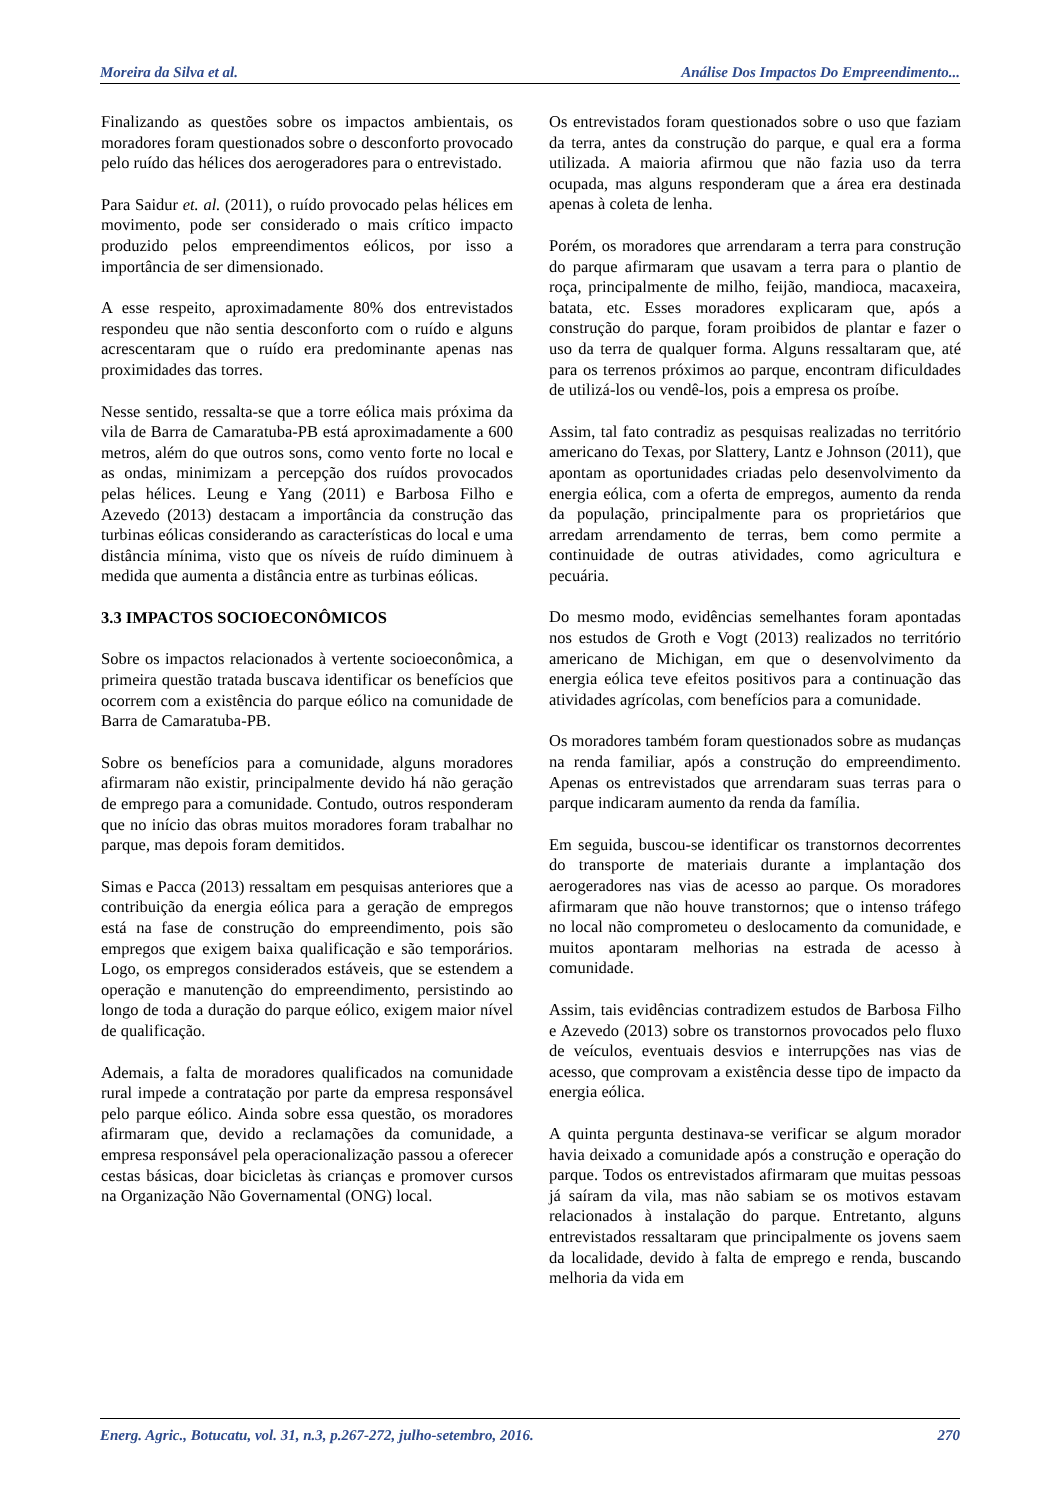Moreira da Silva et al. Análise Dos Impactos Do Empreendimento...
Finalizando as questões sobre os impactos ambientais, os moradores foram questionados sobre o desconforto provocado pelo ruído das hélices dos aerogeradores para o entrevistado.
Para Saidur et. al. (2011), o ruído provocado pelas hélices em movimento, pode ser considerado o mais crítico impacto produzido pelos empreendimentos eólicos, por isso a importância de ser dimensionado.
A esse respeito, aproximadamente 80% dos entrevistados respondeu que não sentia desconforto com o ruído e alguns acrescentaram que o ruído era predominante apenas nas proximidades das torres.
Nesse sentido, ressalta-se que a torre eólica mais próxima da vila de Barra de Camaratuba-PB está aproximadamente a 600 metros, além do que outros sons, como vento forte no local e as ondas, minimizam a percepção dos ruídos provocados pelas hélices. Leung e Yang (2011) e Barbosa Filho e Azevedo (2013) destacam a importância da construção das turbinas eólicas considerando as características do local e uma distância mínima, visto que os níveis de ruído diminuem à medida que aumenta a distância entre as turbinas eólicas.
3.3 IMPACTOS SOCIOECONÔMICOS
Sobre os impactos relacionados à vertente socioeconômica, a primeira questão tratada buscava identificar os benefícios que ocorrem com a existência do parque eólico na comunidade de Barra de Camaratuba-PB.
Sobre os benefícios para a comunidade, alguns moradores afirmaram não existir, principalmente devido há não geração de emprego para a comunidade. Contudo, outros responderam que no início das obras muitos moradores foram trabalhar no parque, mas depois foram demitidos.
Simas e Pacca (2013) ressaltam em pesquisas anteriores que a contribuição da energia eólica para a geração de empregos está na fase de construção do empreendimento, pois são empregos que exigem baixa qualificação e são temporários. Logo, os empregos considerados estáveis, que se estendem a operação e manutenção do empreendimento, persistindo ao longo de toda a duração do parque eólico, exigem maior nível de qualificação.
Ademais, a falta de moradores qualificados na comunidade rural impede a contratação por parte da empresa responsável pelo parque eólico. Ainda sobre essa questão, os moradores afirmaram que, devido a reclamações da comunidade, a empresa responsável pela operacionalização passou a oferecer cestas básicas, doar bicicletas às crianças e promover cursos na Organização Não Governamental (ONG) local.
Os entrevistados foram questionados sobre o uso que faziam da terra, antes da construção do parque, e qual era a forma utilizada. A maioria afirmou que não fazia uso da terra ocupada, mas alguns responderam que a área era destinada apenas à coleta de lenha.
Porém, os moradores que arrendaram a terra para construção do parque afirmaram que usavam a terra para o plantio de roça, principalmente de milho, feijão, mandioca, macaxeira, batata, etc. Esses moradores explicaram que, após a construção do parque, foram proibidos de plantar e fazer o uso da terra de qualquer forma. Alguns ressaltaram que, até para os terrenos próximos ao parque, encontram dificuldades de utilizá-los ou vendê-los, pois a empresa os proíbe.
Assim, tal fato contradiz as pesquisas realizadas no território americano do Texas, por Slattery, Lantz e Johnson (2011), que apontam as oportunidades criadas pelo desenvolvimento da energia eólica, com a oferta de empregos, aumento da renda da população, principalmente para os proprietários que arredam arrendamento de terras, bem como permite a continuidade de outras atividades, como agricultura e pecuária.
Do mesmo modo, evidências semelhantes foram apontadas nos estudos de Groth e Vogt (2013) realizados no território americano de Michigan, em que o desenvolvimento da energia eólica teve efeitos positivos para a continuação das atividades agrícolas, com benefícios para a comunidade.
Os moradores também foram questionados sobre as mudanças na renda familiar, após a construção do empreendimento. Apenas os entrevistados que arrendaram suas terras para o parque indicaram aumento da renda da família.
Em seguida, buscou-se identificar os transtornos decorrentes do transporte de materiais durante a implantação dos aerogeradores nas vias de acesso ao parque. Os moradores afirmaram que não houve transtornos; que o intenso tráfego no local não comprometeu o deslocamento da comunidade, e muitos apontaram melhorias na estrada de acesso à comunidade.
Assim, tais evidências contradizem estudos de Barbosa Filho e Azevedo (2013) sobre os transtornos provocados pelo fluxo de veículos, eventuais desvios e interrupções nas vias de acesso, que comprovam a existência desse tipo de impacto da energia eólica.
A quinta pergunta destinava-se verificar se algum morador havia deixado a comunidade após a construção e operação do parque. Todos os entrevistados afirmaram que muitas pessoas já saíram da vila, mas não sabiam se os motivos estavam relacionados à instalação do parque. Entretanto, alguns entrevistados ressaltaram que principalmente os jovens saem da localidade, devido à falta de emprego e renda, buscando melhoria da vida em
Energ. Agric., Botucatu, vol. 31, n.3, p.267-272, julho-setembro, 2016. 270